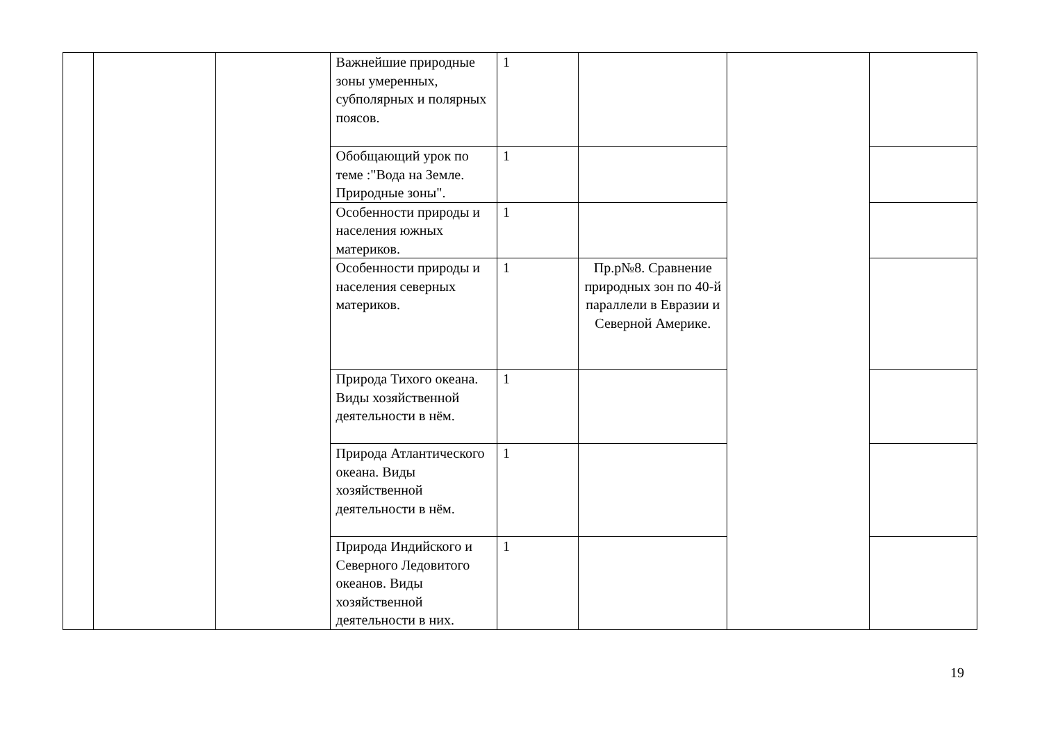| | | | Важнейшие природные зоны умеренных, субполярных и полярных поясов. | 1 | | | |
| | | | Обобщающий урок по теме :"Вода на Земле. Природные зоны". | 1 | | | |
| | | | Особенности природы и населения южных материков. | 1 | | | |
| | | | Особенности природы и населения северных материков. | 1 | Пр.р№8. Сравнение природных зон по 40-й параллели в Евразии и Северной Америке. | | |
| | | | Природа Тихого океана. Виды хозяйственной деятельности в нём. | 1 | | | |
| | | | Природа Атлантического океана. Виды хозяйственной деятельности в нём. | 1 | | | |
| | | | Природа Индийского и Северного Ледовитого океанов. Виды хозяйственной деятельности в них. | 1 | | | |
19